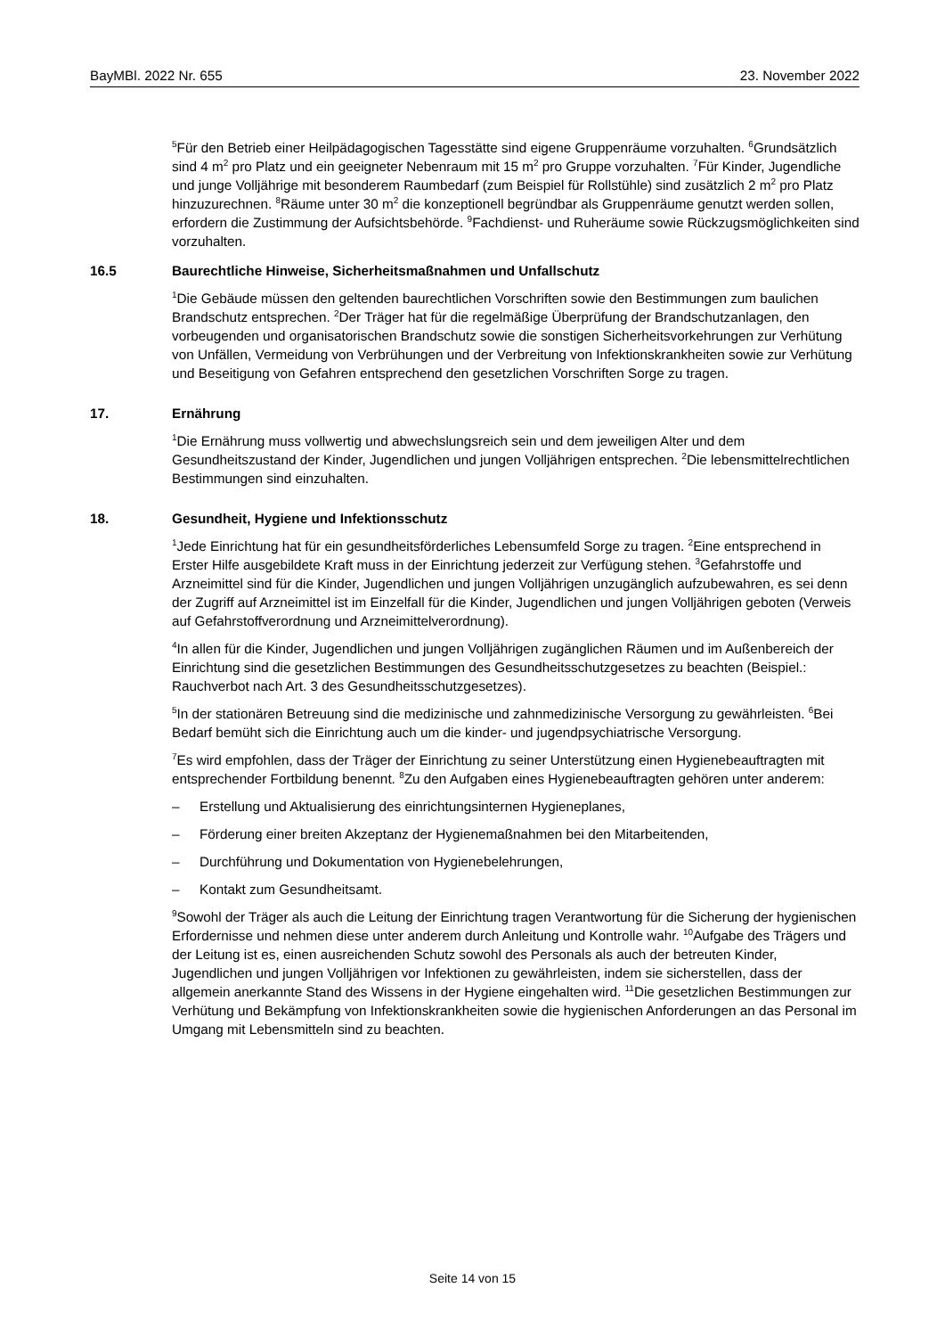BayMBl. 2022 Nr. 655 23. November 2022
<sup>5</sup> Für den Betrieb einer Heilpädagogischen Tagesstätte sind eigene Gruppenräume vorzuhalten. <sup>6</sup>Grundsätzlich sind 4 m<sup>2</sup> pro Platz und ein geeigneter Nebenraum mit 15 m<sup>2</sup> pro Gruppe vorzuhalten. <sup>7</sup>Für Kinder, Jugendliche und junge Volljährige mit besonderem Raumbedarf (zum Beispiel für Rollstühle) sind zusätzlich 2 m<sup>2</sup> pro Platz hinzuzurechnen. <sup>8</sup>Räume unter 30 m<sup>2</sup> die konzeptionell begründbar als Gruppenräume genutzt werden sollen, erfordern die Zustimmung der Aufsichtsbehörde. <sup>9</sup>Fachdienst- und Ruheräume sowie Rückzugsmöglichkeiten sind vorzuhalten.
16.5 Baurechtliche Hinweise, Sicherheitsmaßnahmen und Unfallschutz
<sup>1</sup> Die Gebäude müssen den geltenden baurechtlichen Vorschriften sowie den Bestimmungen zum baulichen Brandschutz entsprechen. <sup>2</sup>Der Träger hat für die regelmäßige Überprüfung der Brandschutzanlagen, den vorbeugenden und organisatorischen Brandschutz sowie die sonstigen Sicherheitsvorkehrungen zur Verhütung von Unfällen, Vermeidung von Verbrühungen und der Verbreitung von Infektionskrankheiten sowie zur Verhütung und Beseitigung von Gefahren entsprechend den gesetzlichen Vorschriften Sorge zu tragen.
17. Ernährung
<sup>1</sup> Die Ernährung muss vollwertig und abwechslungsreich sein und dem jeweiligen Alter und dem Gesundheitszustand der Kinder, Jugendlichen und jungen Volljährigen entsprechen. <sup>2</sup>Die lebensmittelrechtlichen Bestimmungen sind einzuhalten.
18. Gesundheit, Hygiene und Infektionsschutz
<sup>1</sup> Jede Einrichtung hat für ein gesundheitsförderliches Lebensumfeld Sorge zu tragen. <sup>2</sup>Eine entsprechend in Erster Hilfe ausgebildete Kraft muss in der Einrichtung jederzeit zur Verfügung stehen. <sup>3</sup>Gefahrstoffe und Arzneimittel sind für die Kinder, Jugendlichen und jungen Volljährigen unzugänglich aufzubewahren, es sei denn der Zugriff auf Arzneimittel ist im Einzelfall für die Kinder, Jugendlichen und jungen Volljährigen geboten (Verweis auf Gefahrstoffverordnung und Arzneimittelverordnung).
<sup>4</sup> In allen für die Kinder, Jugendlichen und jungen Volljährigen zugänglichen Räumen und im Außenbereich der Einrichtung sind die gesetzlichen Bestimmungen des Gesundheitsschutzgesetzes zu beachten (Beispiel.: Rauchverbot nach Art. 3 des Gesundheitsschutzgesetzes).
<sup>5</sup> In der stationären Betreuung sind die medizinische und zahnmedizinische Versorgung zu gewährleisten. <sup>6</sup>Bei Bedarf bemüht sich die Einrichtung auch um die kinder- und jugendpsychiatrische Versorgung.
<sup>7</sup> Es wird empfohlen, dass der Träger der Einrichtung zu seiner Unterstützung einen Hygienebeauftragten mit entsprechender Fortbildung benennt. <sup>8</sup>Zu den Aufgaben eines Hygienebeauftragten gehören unter anderem:
– Erstellung und Aktualisierung des einrichtungsinternen Hygieneplanes,
– Förderung einer breiten Akzeptanz der Hygienemaßnahmen bei den Mitarbeitenden,
– Durchführung und Dokumentation von Hygienebelehrungen,
– Kontakt zum Gesundheitsamt.
<sup>9</sup> Sowohl der Träger als auch die Leitung der Einrichtung tragen Verantwortung für die Sicherung der hygienischen Erfordernisse und nehmen diese unter anderem durch Anleitung und Kontrolle wahr. <sup>10</sup>Aufgabe des Trägers und der Leitung ist es, einen ausreichenden Schutz sowohl des Personals als auch der betreuten Kinder, Jugendlichen und jungen Volljährigen vor Infektionen zu gewährleisten, indem sie sicherstellen, dass der allgemein anerkannte Stand des Wissens in der Hygiene eingehalten wird. <sup>11</sup>Die gesetzlichen Bestimmungen zur Verhütung und Bekämpfung von Infektionskrankheiten sowie die hygienischen Anforderungen an das Personal im Umgang mit Lebensmitteln sind zu beachten.
Seite 14 von 15